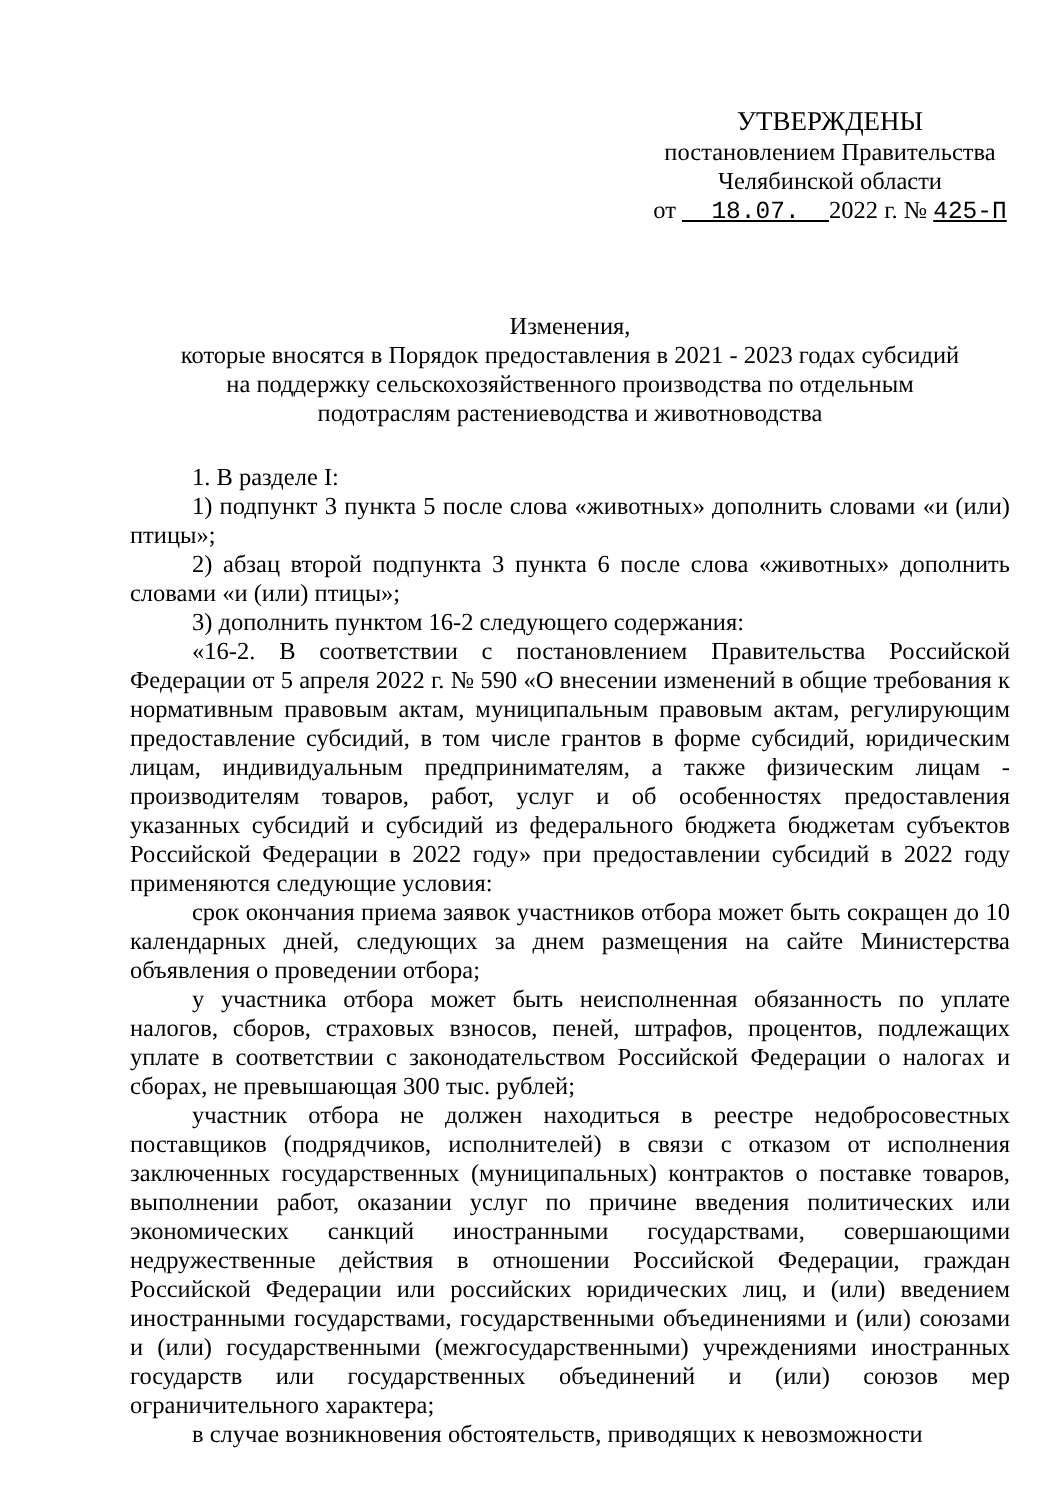УТВЕРЖДЕНЫ
постановлением Правительства
Челябинской области
от 18.07. 2022 г. № 425-П
Изменения,
которые вносятся в Порядок предоставления в 2021 - 2023 годах субсидий
на поддержку сельскохозяйственного производства по отдельным
подотраслям растениеводства и животноводства
1. В разделе I:
1) подпункт 3 пункта 5 после слова «животных» дополнить словами «и (или) птицы»;
2) абзац второй подпункта 3 пункта 6 после слова «животных» дополнить словами «и (или) птицы»;
3) дополнить пунктом 16-2 следующего содержания:
«16-2. В соответствии с постановлением Правительства Российской Федерации от 5 апреля 2022 г. № 590 «О внесении изменений в общие требования к нормативным правовым актам, муниципальным правовым актам, регулирующим предоставление субсидий, в том числе грантов в форме субсидий, юридическим лицам, индивидуальным предпринимателям, а также физическим лицам - производителям товаров, работ, услуг и об особенностях предоставления указанных субсидий и субсидий из федерального бюджета бюджетам субъектов Российской Федерации в 2022 году» при предоставлении субсидий в 2022 году применяются следующие условия:
срок окончания приема заявок участников отбора может быть сокращен до 10 календарных дней, следующих за днем размещения на сайте Министерства объявления о проведении отбора;
у участника отбора может быть неисполненная обязанность по уплате налогов, сборов, страховых взносов, пеней, штрафов, процентов, подлежащих уплате в соответствии с законодательством Российской Федерации о налогах и сборах, не превышающая 300 тыс. рублей;
участник отбора не должен находиться в реестре недобросовестных поставщиков (подрядчиков, исполнителей) в связи с отказом от исполнения заключенных государственных (муниципальных) контрактов о поставке товаров, выполнении работ, оказании услуг по причине введения политических или экономических санкций иностранными государствами, совершающими недружественные действия в отношении Российской Федерации, граждан Российской Федерации или российских юридических лиц, и (или) введением иностранными государствами, государственными объединениями и (или) союзами и (или) государственными (межгосударственными) учреждениями иностранных государств или государственных объединений и (или) союзов мер ограничительного характера;
в случае возникновения обстоятельств, приводящих к невозможности